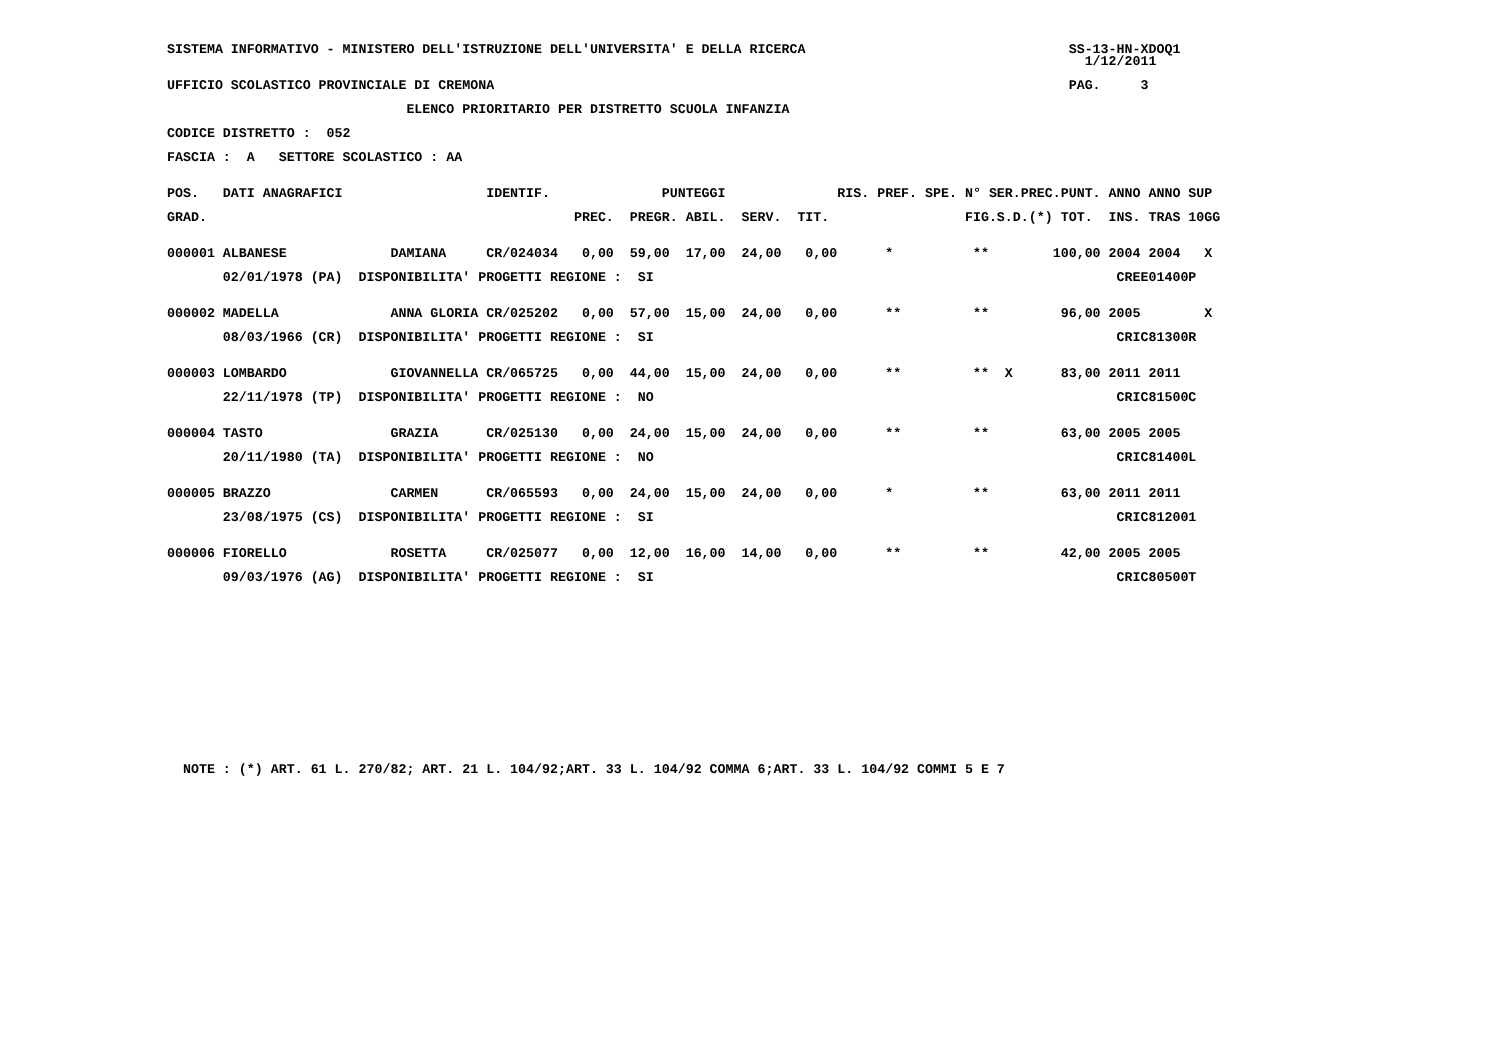SISTEMA INFORMATIVO - MINISTERO DELL'ISTRUZIONE DELL'UNIVERSITA' E DELLA RICERCA                                 SS-13-HN-XDOQ1
                                                                                                                   1/12/2011

UFFICIO SCOLASTICO PROVINCIALE DI CREMONA                                                                        PAG.     3

                              ELENCO PRIORITARIO PER DISTRETTO SCUOLA INFANZIA

CODICE DISTRETTO :  052

FASCIA :  A   SETTORE SCOLASTICO : AA


POS.   DATI ANAGRAFICI                  IDENTIF.              PUNTEGGI              RIS. PREF. SPE. N° SER.PREC.PUNT. ANNO ANNO SUP

GRAD.                                              PREC.  PREGR. ABIL.  SERV.  TIT.                 FIG.S.D.(*) TOT.  INS. TRAS 10GG


000001 ALBANESE             DAMIANA     CR/024034   0,00  59,00  17,00  24,00   0,00      *          **        100,00 2004 2004   X

       02/01/1978 (PA)  DISPONIBILITA' PROGETTI REGIONE :  SI                                                          CREE01400P


000002 MADELLA              ANNA GLORIA CR/025202   0,00  57,00  15,00  24,00   0,00      **         **         96,00 2005        X

       08/03/1966 (CR)  DISPONIBILITA' PROGETTI REGIONE :  SI                                                          CRIC81300R


000003 LOMBARDO             GIOVANNELLA CR/065725   0,00  44,00  15,00  24,00   0,00      **         **  X      83,00 2011 2011

       22/11/1978 (TP)  DISPONIBILITA' PROGETTI REGIONE :  NO                                                          CRIC81500C


000004 TASTO                GRAZIA      CR/025130   0,00  24,00  15,00  24,00   0,00      **         **         63,00 2005 2005

       20/11/1980 (TA)  DISPONIBILITA' PROGETTI REGIONE :  NO                                                          CRIC81400L


000005 BRAZZO               CARMEN      CR/065593   0,00  24,00  15,00  24,00   0,00      *          **         63,00 2011 2011

       23/08/1975 (CS)  DISPONIBILITA' PROGETTI REGIONE :  SI                                                          CRIC812001


000006 FIORELLO             ROSETTA     CR/025077   0,00  12,00  16,00  14,00   0,00      **         **         42,00 2005 2005

       09/03/1976 (AG)  DISPONIBILITA' PROGETTI REGIONE :  SI                                                          CRIC80500T















  NOTE : (*) ART. 61 L. 270/82; ART. 21 L. 104/92;ART. 33 L. 104/92 COMMA 6;ART. 33 L. 104/92 COMMI 5 E 7